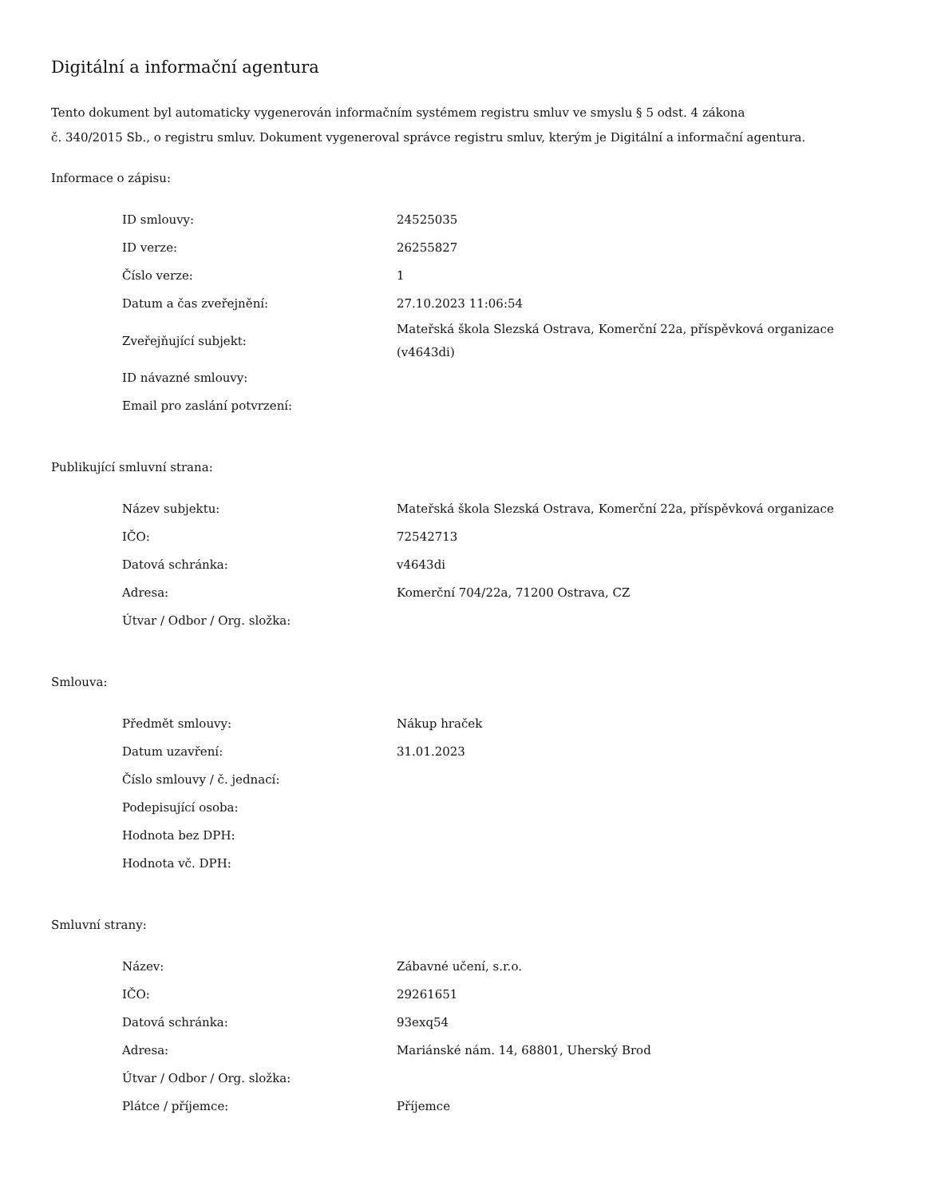Digitální a informační agentura
Tento dokument byl automaticky vygenerován informačním systémem registru smluv ve smyslu § 5 odst. 4 zákona
č. 340/2015 Sb., o registru smluv. Dokument vygeneroval správce registru smluv, kterým je Digitální a informační agentura.
Informace o zápisu:
| ID smlouvy: | 24525035 |
| ID verze: | 26255827 |
| Číslo verze: | 1 |
| Datum a čas zveřejnění: | 27.10.2023 11:06:54 |
| Zveřejňující subjekt: | Mateřská škola Slezská Ostrava, Komerční 22a, příspěvková organizace (v4643di) |
| ID návazné smlouvy: | |
| Email pro zaslání potvrzení: | |
Publikující smluvní strana:
| Název subjektu: | Mateřská škola Slezská Ostrava, Komerční 22a, příspěvková organizace |
| IČO: | 72542713 |
| Datová schránka: | v4643di |
| Adresa: | Komerční 704/22a, 71200 Ostrava, CZ |
| Útvar / Odbor / Org. složka: | |
Smlouva:
| Předmět smlouvy: | Nákup hraček |
| Datum uzavření: | 31.01.2023 |
| Číslo smlouvy / č. jednací: | |
| Podepisující osoba: | |
| Hodnota bez DPH: | |
| Hodnota vč. DPH: | |
Smluvní strany:
| Název: | Zábavné učení, s.r.o. |
| IČO: | 29261651 |
| Datová schránka: | 93exq54 |
| Adresa: | Mariánské nám. 14, 68801, Uherský Brod |
| Útvar / Odbor / Org. složka: | |
| Plátce / příjemce: | Příjemce |